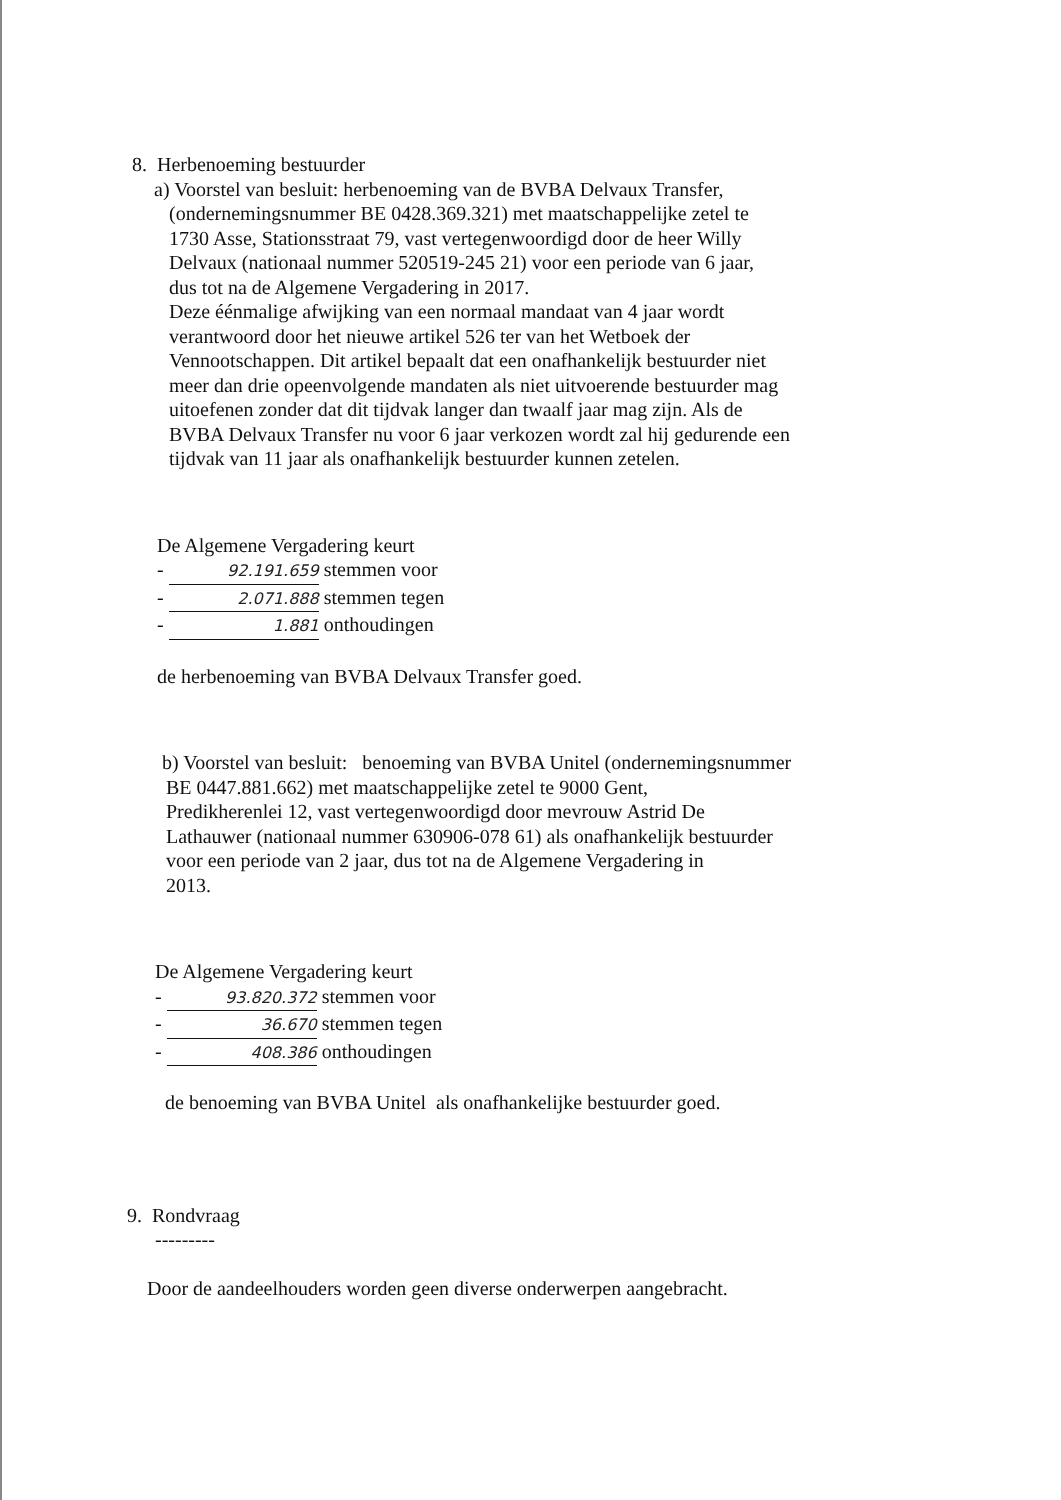8. Herbenoeming bestuurder
a) Voorstel van besluit: herbenoeming van de BVBA Delvaux Transfer,
(ondernemingsnummer BE 0428.369.321) met maatschappelijke zetel te
1730 Asse, Stationsstraat 79, vast vertegenwoordigd door de heer Willy
Delvaux (nationaal nummer 520519-245 21) voor een periode van 6 jaar,
dus tot na de Algemene Vergadering in 2017.
Deze éénmalige afwijking van een normaal mandaat van 4 jaar wordt
verantwoord door het nieuwe artikel 526 ter van het Wetboek der
Vennootschappen. Dit artikel bepaalt dat een onafhankelijk bestuurder niet
meer dan drie opeenvolgende mandaten als niet uitvoerende bestuurder mag
uitoefenen zonder dat dit tijdvak langer dan twaalf jaar mag zijn. Als de
BVBA Delvaux Transfer nu voor 6 jaar verkozen wordt zal hij gedurende een
tijdvak van 11 jaar als onafhankelijk bestuurder kunnen zetelen.
De Algemene Vergadering keurt
- 92.191.659 stemmen voor
- 2.071.888 stemmen tegen
- 1.881 onthoudingen
de herbenoeming van BVBA Delvaux Transfer goed.
b) Voorstel van besluit: benoeming van BVBA Unitel (ondernemingsnummer
BE 0447.881.662) met maatschappelijke zetel te 9000 Gent,
Predikherenlei 12, vast vertegenwoordigd door mevrouw Astrid De
Lathauwer (nationaal nummer 630906-078 61) als onafhankelijk bestuurder
voor een periode van 2 jaar, dus tot na de Algemene Vergadering in
2013.
De Algemene Vergadering keurt
- 93.820.372 stemmen voor
- 36.670 stemmen tegen
- 408.386 onthoudingen
de benoeming van BVBA Unitel als onafhankelijke bestuurder goed.
9. Rondvraag
---------
Door de aandeelhouders worden geen diverse onderwerpen aangebracht.